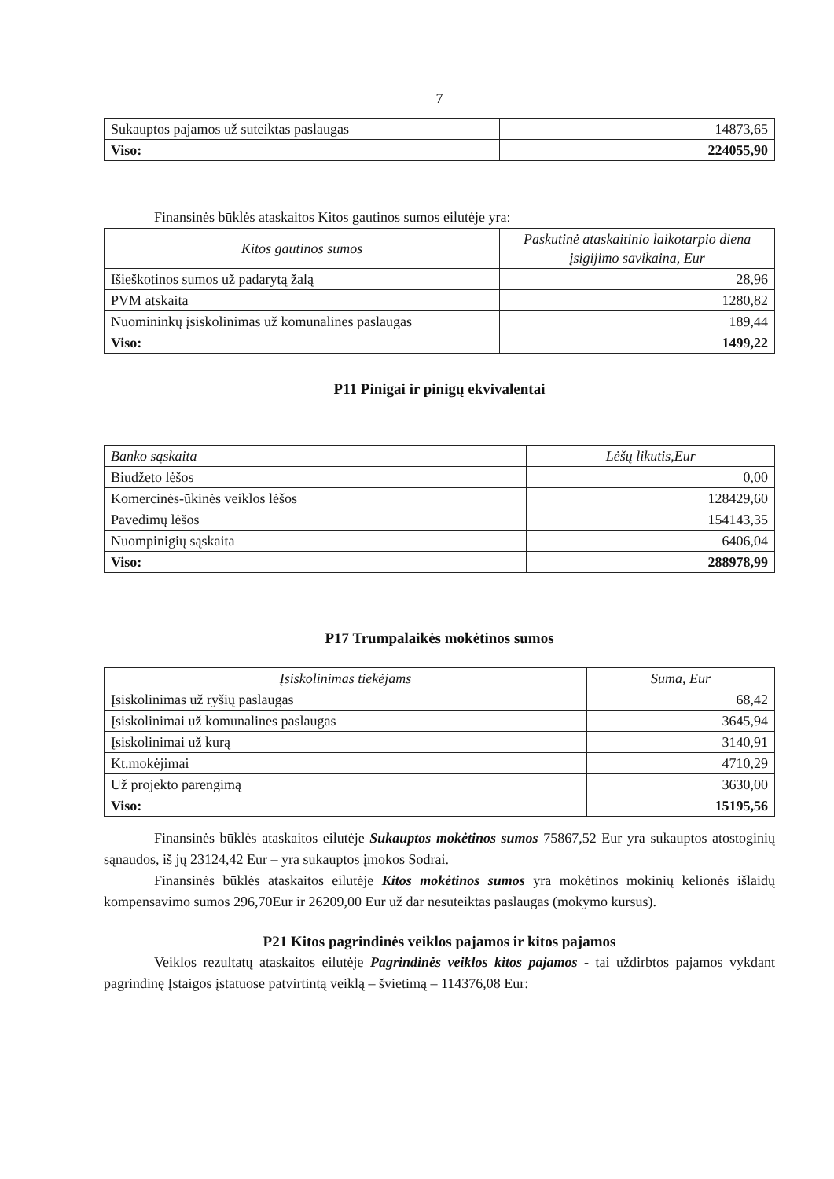7
| Sukauptos pajamos už suteiktas paslaugas | 14873,65 |
| Viso: | 224055,90 |
Finansinės būklės ataskaitos Kitos gautinos sumos eilutėje yra:
| Kitos gautinos sumos | Paskutinė ataskaitinio laikotarpio diena įsigijimo savikaina, Eur |
| --- | --- |
| Išieškotinos sumos už padarytą žalą | 28,96 |
| PVM atskaita | 1280,82 |
| Nuomininkų įsiskolinimas už komunalines paslaugas | 189,44 |
| Viso: | 1499,22 |
P11 Pinigai ir pinigų ekvivalentai
| Banko sąskaita | Lėšų likutis,Eur |
| --- | --- |
| Biudžeto lėšos | 0,00 |
| Komercinės-ūkinės veiklos lėšos | 128429,60 |
| Pavedimų lėšos | 154143,35 |
| Nuompinigių sąskaita | 6406,04 |
| Viso: | 288978,99 |
P17 Trumpalaikės mokėtinos sumos
| Įsiskolinimas tiekėjams | Suma, Eur |
| --- | --- |
| Įsiskolinimas už ryšių paslaugas | 68,42 |
| Įsiskolinimai už komunalines paslaugas | 3645,94 |
| Įsiskolinimai už kurą | 3140,91 |
| Kt.mokėjimai | 4710,29 |
| Už projekto parengimą | 3630,00 |
| Viso: | 15195,56 |
Finansinės būklės ataskaitos eilutėje Sukauptos mokėtinos sumos 75867,52 Eur yra sukauptos atostoginių sąnaudos, iš jų 23124,42 Eur – yra sukauptos įmokos Sodrai.
Finansinės būklės ataskaitos eilutėje Kitos mokėtinos sumos yra mokėtinos mokinių kelionės išlaidų kompensavimo sumos 296,70Eur ir 26209,00 Eur už dar nesuteiktas paslaugas (mokymo kursus).
P21 Kitos pagrindinės veiklos pajamos ir kitos pajamos
Veiklos rezultatų ataskaitos eilutėje Pagrindinės veiklos kitos pajamos - tai uždirbtos pajamos vykdant pagrindinę Įstaigos įstatuose patvirtintą veiklą – švietimą – 114376,08 Eur: